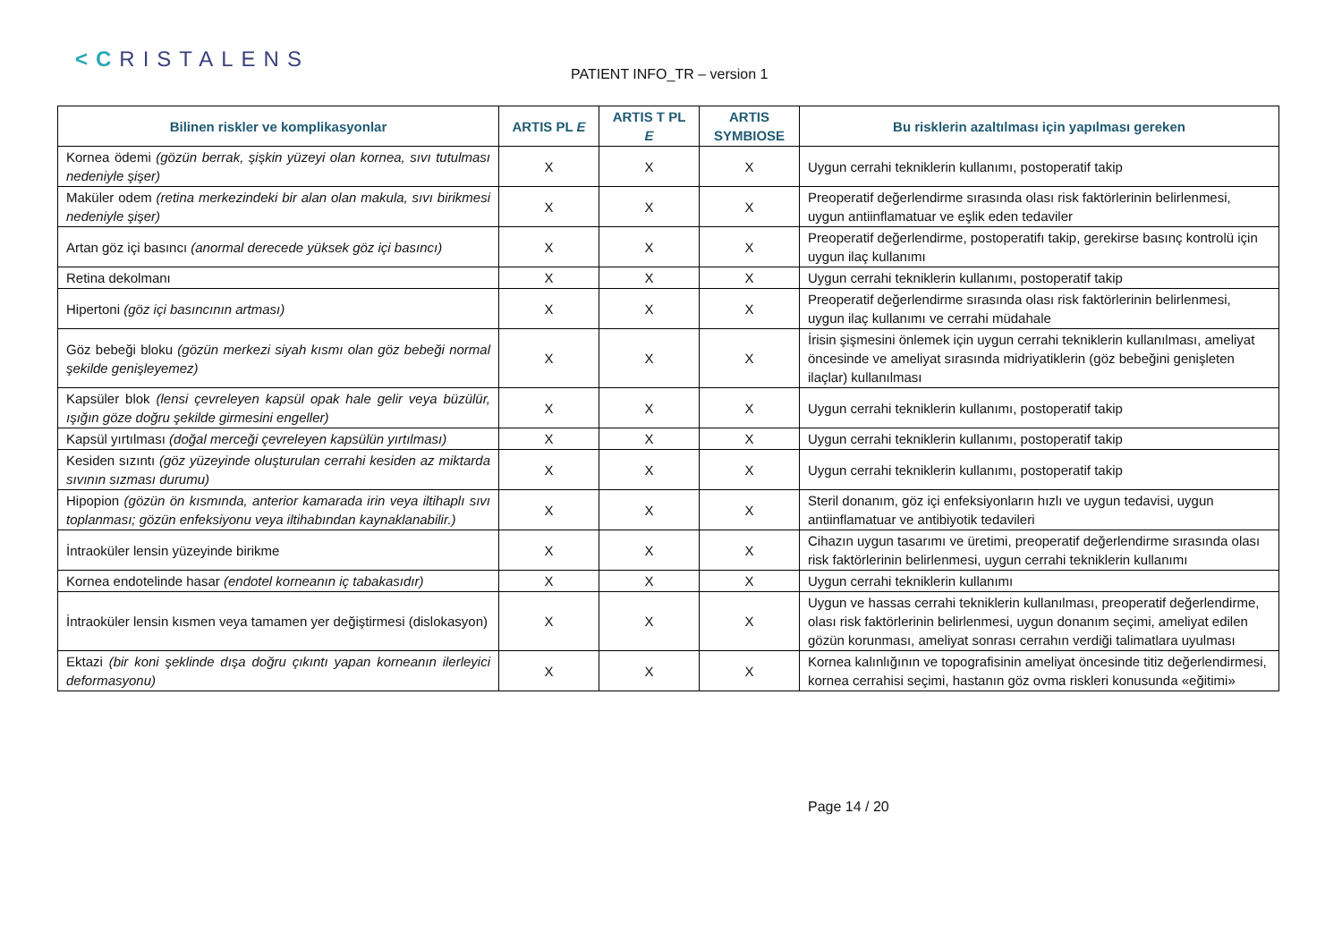<CRISTALENS
PATIENT INFO_TR – version 1
| Bilinen riskler ve komplikasyonlar | ARTIS PL E | ARTIS T PL E | ARTIS SYMBIOSE | Bu risklerin azaltılması için yapılması gereken |
| --- | --- | --- | --- | --- |
| Kornea ödemi (gözün berrak, şişkin yüzeyi olan kornea, sıvı tutulması nedeniyle şişer) | X | X | X | Uygun cerrahi tekniklerin kullanımı, postoperatif takip |
| Maküler odem (retina merkezindeki bir alan olan makula, sıvı birikmesi nedeniyle şişer) | X | X | X | Preoperatif değerlendirme sırasında olası risk faktörlerinin belirlenmesi, uygun antiinflamatuar ve eşlik eden tedaviler |
| Artan göz içi basıncı (anormal derecede yüksek göz içi basıncı) | X | X | X | Preoperatif değerlendirme, postoperatifı takip, gerekirse basınç kontrolü için uygun ilaç kullanımı |
| Retina dekolmanı | X | X | X | Uygun cerrahi tekniklerin kullanımı, postoperatif takip |
| Hipertoni (göz içi basıncının artması) | X | X | X | Preoperatif değerlendirme sırasında olası risk faktörlerinin belirlenmesi, uygun ilaç kullanımı ve cerrahi müdahale |
| Göz bebeği bloku (gözün merkezi siyah kısmı olan göz bebeği normal şekilde genişleyemez) | X | X | X | İrisin şişmesini önlemek için uygun cerrahi tekniklerin kullanılması, ameliyat öncesinde ve ameliyat sırasında midriyatiklerin (göz bebeğini genişleten ilaçlar) kullanılması |
| Kapsüler blok (lensi çevreleyen kapsül opak hale gelir veya büzülür, ışığın göze doğru şekilde girmesini engeller) | X | X | X | Uygun cerrahi tekniklerin kullanımı, postoperatif takip |
| Kapsül yırtılması (doğal merceği çevreleyen kapsülün yırtılması) | X | X | X | Uygun cerrahi tekniklerin kullanımı, postoperatif takip |
| Kesiden sızıntı (göz yüzeyinde oluşturulan cerrahi kesiden az miktarda sıvının sızması durumu) | X | X | X | Uygun cerrahi tekniklerin kullanımı, postoperatif takip |
| Hipopion (gözün ön kısmında, anterior kamarada irin veya iltihaplı sıvı toplanması; gözün enfeksiyonu veya iltihabından kaynaklanabilir.) | X | X | X | Steril donanım, göz içi enfeksiyonların hızlı ve uygun tedavisi, uygun antiinflamatuar ve antibiyotik tedavileri |
| İntraoküler lensin yüzeyinde birikme | X | X | X | Cihazın uygun tasarımı ve üretimi, preoperatif değerlendirme sırasında olası risk faktörlerinin belirlenmesi, uygun cerrahi tekniklerin kullanımı |
| Kornea endotelinde hasar (endotel korneanın iç tabakasıdır) | X | X | X | Uygun cerrahi tekniklerin kullanımı |
| İntraoküler lensin kısmen veya tamamen yer değiştirmesi (dislokasyon) | X | X | X | Uygun ve hassas cerrahi tekniklerin kullanılması, preoperatif değerlendirme, olası risk faktörlerinin belirlenmesi, uygun donanım seçimi, ameliyat edilen gözün korunması, ameliyat sonrası cerrahın verdiği talimatlara uyulması |
| Ektazi (bir koni şeklinde dışa doğru çıkıntı yapan korneanın ilerleyici deformasyonu) | X | X | X | Kornea kalınlığının ve topografisinin ameliyat öncesinde titiz değerlendirmesi, kornea cerrahisi seçimi, hastanın göz ovma riskleri konusunda «eğitimi» |
Page 14 / 20